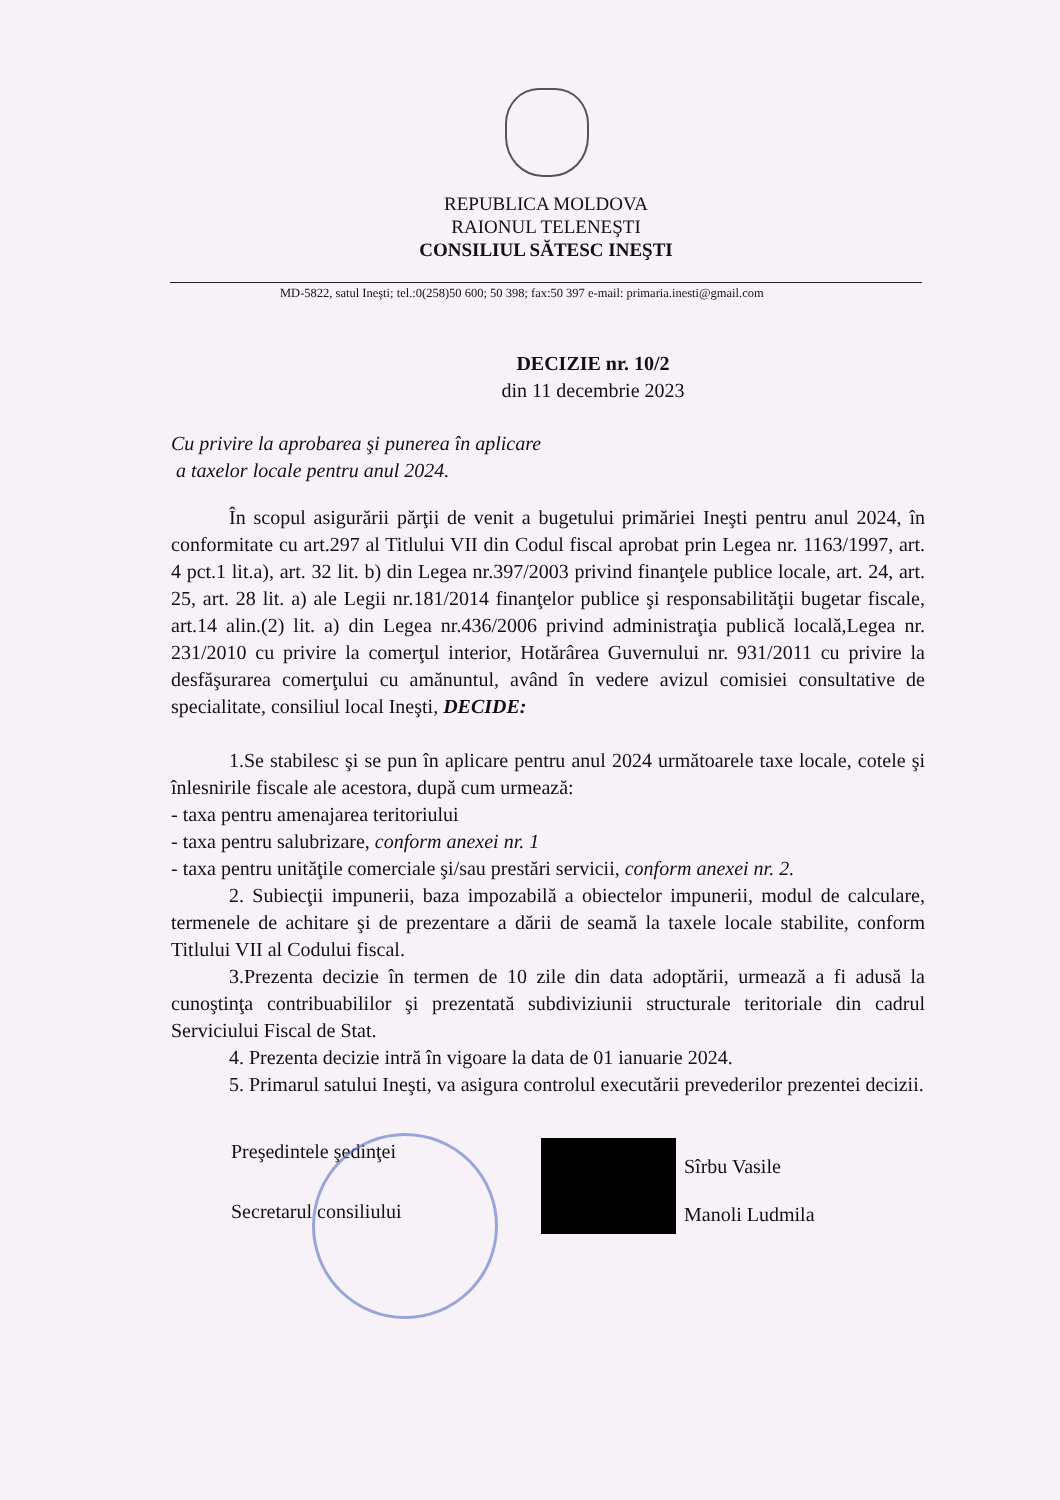REPUBLICA MOLDOVA
RAIONUL TELENEŞTI
CONSILIUL SĂTESC INEŞTI
MD-5822, satul Ineşti; tel.:0(258)50 600; 50 398; fax:50 397 e-mail: primaria.inesti@gmail.com
DECIZIE nr. 10/2
din 11 decembrie 2023
Cu privire la aprobarea şi punerea în aplicare
a taxelor locale pentru anul 2024.
În scopul asigurării părţii de venit a bugetului primăriei Ineşti pentru anul 2024, în conformitate cu art.297 al Titlului VII din Codul fiscal aprobat prin Legea nr. 1163/1997, art. 4 pct.1 lit.a), art. 32 lit. b) din Legea nr.397/2003 privind finanţele publice locale, art. 24, art. 25, art. 28 lit. a) ale Legii nr.181/2014 finanţelor publice şi responsabilităţii bugetar fiscale, art.14 alin.(2) lit. a) din Legea nr.436/2006 privind administraţia publică locală,Legea nr. 231/2010 cu privire la comerţul interior, Hotărârea Guvernului nr. 931/2011 cu privire la desfăşurarea comerţului cu amănuntul, având în vedere avizul comisiei consultative de specialitate, consiliul local Ineşti, DECIDE:
1.Se stabilesc şi se pun în aplicare pentru anul 2024 următoarele taxe locale, cotele şi înlesnirile fiscale ale acestora, după cum urmează:
- taxa pentru amenajarea teritoriului
- taxa pentru salubrizare, conform anexei nr. 1
- taxa pentru unităţile comerciale şi/sau prestări servicii, conform anexei nr. 2.
2. Subiecţii impunerii, baza impozabilă a obiectelor impunerii, modul de calculare, termenele de achitare şi de prezentare a dării de seamă la taxele locale stabilite, conform Titlului VII al Codului fiscal.
3.Prezenta decizie în termen de 10 zile din data adoptării, urmează a fi adusă la cunoştinţa contribuabililor şi prezentată subdiviziunii structurale teritoriale din cadrul Serviciului Fiscal de Stat.
4. Prezenta decizie intră în vigoare la data de 01 ianuarie 2024.
5. Primarul satului Ineşti, va asigura controlul executării prevederilor prezentei decizii.
Preşedintele şedinţei Sîrbu Vasile
Secretarul consiliului Manoli Ludmila